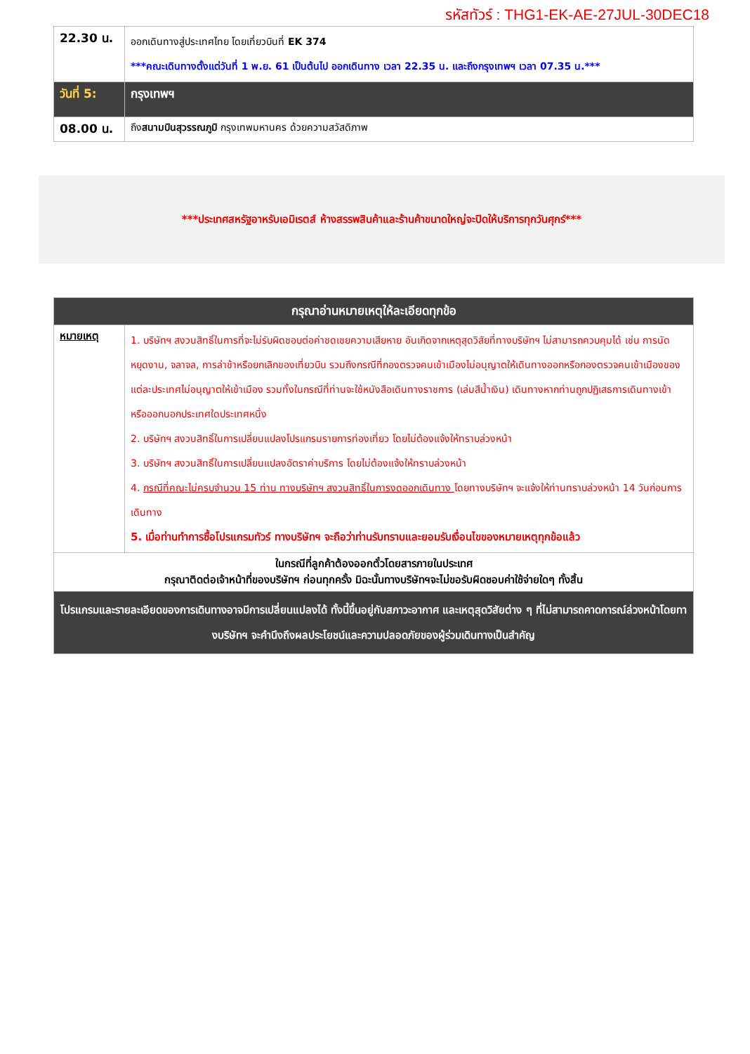รหัสทัวร์ : THG1-EK-AE-27JUL-30DEC18
| 22.30 น. | ออกเดินทางสู่ประเทศไทย โดยเที่ยวบินที่ EK 374 ***คณะเดินทางตั้งแต่วันที่ 1 พ.ย. 61 เป็นต้นไป ออกเดินทาง เวลา 22.35 น. และถึงกรุงเทพฯ เวลา 07.35 น.*** |
| วันที่ 5: | กรุงเทพฯ |
| 08.00 น. | ถึง สนามบินสุวรรณภูมิ กรุงเทพมหานคร ด้วยความสวัสดิภาพ |
***ประเทศสหรัฐอาหรับเอมิเรตส์ ห้างสรรพสินค้าและร้านค้าขนาดใหญ่จะปิดให้บริการทุกวันศุกร์***
| กรุณาอ่านหมายเหตุให้ละเอียดทุกข้อ | |
| หมายเหตุ | 1. บริษัทฯ สงวนสิทธิ์ในการที่จะไม่รับผิดชอบต่อค่าชดเชยความเสียหาย อันเกิดจากเหตุสุดวิสัยที่ทางบริษัทฯ ไม่สามารถควบคุมได้ เช่น การนัดหยุดงาน, จลาจล, การล่าช้าหรือยกเลิกของเที่ยวบิน รวมถึงกรณีที่กองตรวจคนเข้าเมืองไม่อนุญาตให้เดินทางออกหรือกองตรวจคนเข้าเมืองของแต่ละประเทศไม่อนุญาตให้เข้าเมือง รวมทั้งในกรณีที่ท่านจะใช้หนังสือเดินทางราชการ (เล่มสีน้ำเงิน) เดินทางหากท่านถูกปฏิเสธการเดินทางเข้าหรือออกนอกประเทศใดประเทศหนึ่ง 2. บริษัทฯ สงวนสิทธิ์ในการเปลี่ยนแปลงโปรแกรมรายการท่องเที่ยว โดยไม่ต้องแจ้งให้ทราบล่วงหน้า 3. บริษัทฯ สงวนสิทธิ์ในการเปลี่ยนแปลงอัตราค่าบริการ โดยไม่ต้องแจ้งให้ทราบล่วงหน้า 4. กรณีที่คณะไม่ครบจำนวน 15 ท่าน ทางบริษัทฯ สงวนสิทธิ์ในการงดออกเดินทาง โดยทางบริษัทฯ จะแจ้งให้ท่านทราบล่วงหน้า 14 วันก่อนการเดินทาง 5. เมื่อท่านทำการซื้อโปรแกรมทัวร์ ทางบริษัทฯ จะถือว่าท่านรับทราบและยอมรับเงื่อนไขของหมายเหตุทุกข้อแล้ว |
| ในกรณีที่ลูกค้าต้องออกตั๋วโดยสารภายในประเทศ กรุณาติดต่อเจ้าหน้าที่ของบริษัทฯ ก่อนทุกครั้ง มิฉะนั้นทางบริษัทฯจะไม่ขอรับผิดชอบค่าใช้จ่ายใดๆ ทั้งสิ้น | |
| โปรแกรมและรายละเอียดของการเดินทางอาจมีการเปลี่ยนแปลงได้ ทั้งนี้ขึ้นอยู่กับสภาวะอากาศ และเหตุสุดวิสัยต่าง ๆ ที่ไม่สามารถคาดการณ์ล่วงหน้าโดยทางบริษัทฯ จะคำนึงถึงผลประโยชน์และความปลอดภัยของผู้ร่วมเดินทางเป็นสำคัญ | |